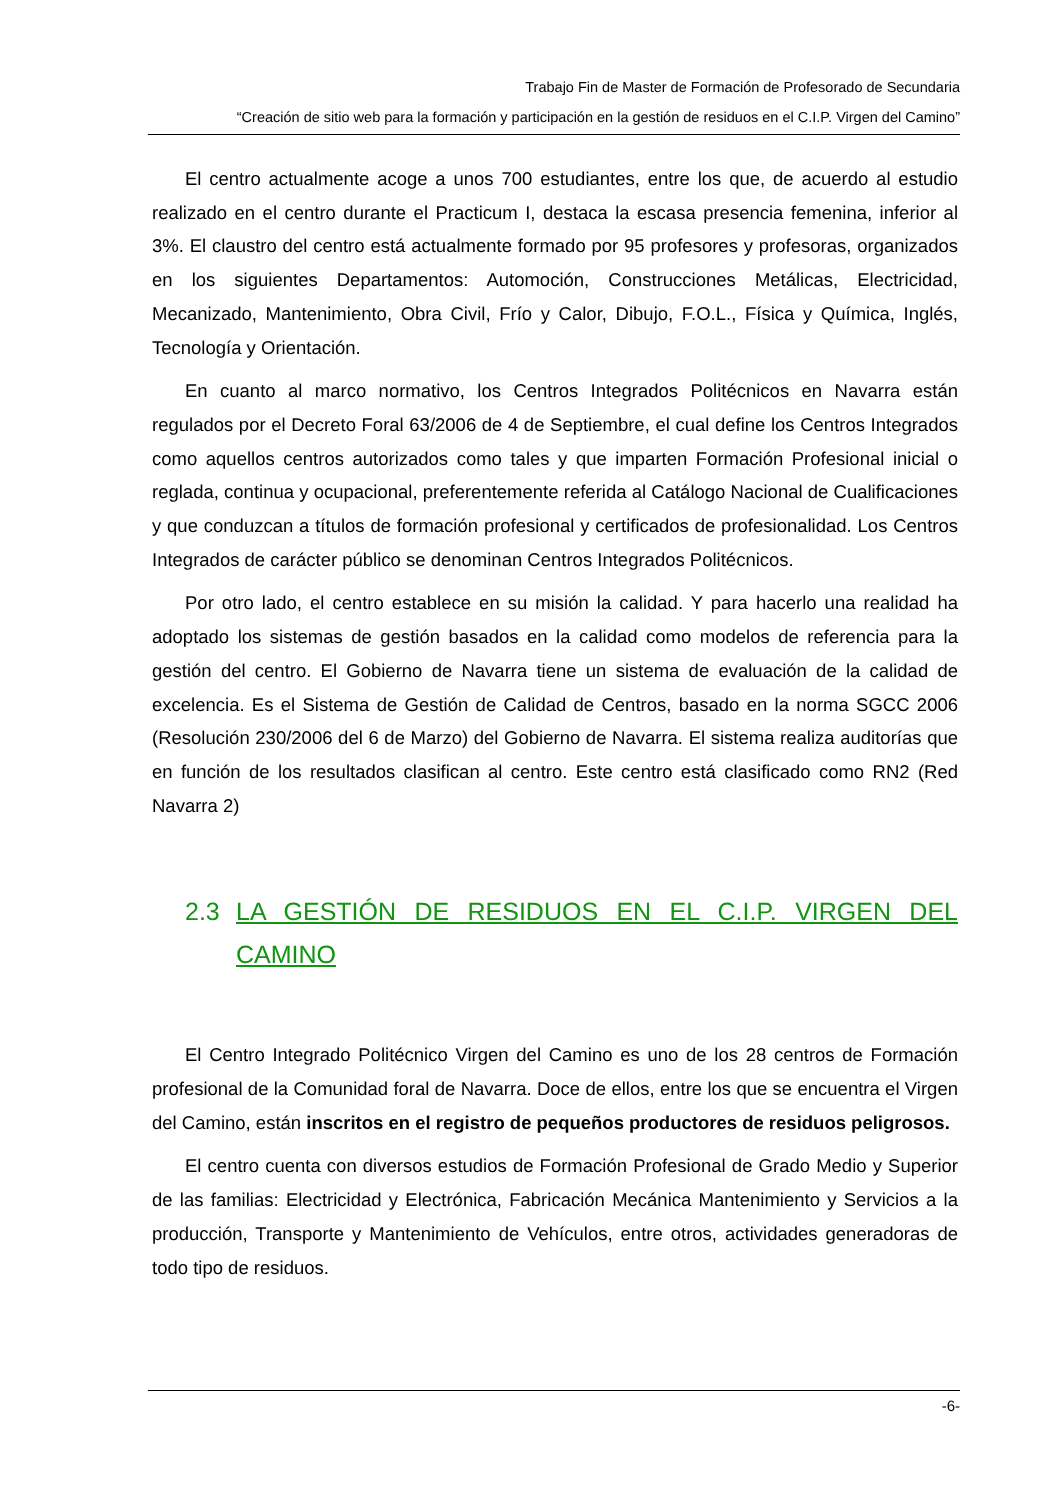Trabajo Fin de Master de Formación de Profesorado de Secundaria
“Creación de sitio web para la formación y participación en la gestión de residuos en el C.I.P. Virgen del Camino”
El centro actualmente acoge a unos 700 estudiantes, entre los que, de acuerdo al estudio realizado en el centro durante el Practicum I, destaca la escasa presencia femenina, inferior al 3%. El claustro del centro está actualmente formado por 95 profesores y profesoras, organizados en los siguientes Departamentos: Automoción, Construcciones Metálicas, Electricidad, Mecanizado, Mantenimiento, Obra Civil, Frío y Calor, Dibujo, F.O.L., Física y Química, Inglés, Tecnología y Orientación.
En cuanto al marco normativo, los Centros Integrados Politécnicos en Navarra están regulados por el Decreto Foral 63/2006 de 4 de Septiembre, el cual define los Centros Integrados como aquellos centros autorizados como tales y que imparten Formación Profesional inicial o reglada, continua y ocupacional, preferentemente referida al Catálogo Nacional de Cualificaciones y que conduzcan a títulos de formación profesional y certificados de profesionalidad. Los Centros Integrados de carácter público se denominan Centros Integrados Politécnicos.
Por otro lado, el centro establece en su misión la calidad. Y para hacerlo una realidad ha adoptado los sistemas de gestión basados en la calidad como modelos de referencia para la gestión del centro. El Gobierno de Navarra tiene un sistema de evaluación de la calidad de excelencia. Es el Sistema de Gestión de Calidad de Centros, basado en la norma SGCC 2006 (Resolución 230/2006 del 6 de Marzo) del Gobierno de Navarra. El sistema realiza auditorías que en función de los resultados clasifican al centro. Este centro está clasificado como RN2 (Red Navarra 2)
2.3 LA GESTIÓN DE RESIDUOS EN EL C.I.P. VIRGEN DEL CAMINO
El Centro Integrado Politécnico Virgen del Camino es uno de los 28 centros de Formación profesional de la Comunidad foral de Navarra. Doce de ellos, entre los que se encuentra el Virgen del Camino, están inscritos en el registro de pequeños productores de residuos peligrosos.
El centro cuenta con diversos estudios de Formación Profesional de Grado Medio y Superior de las familias: Electricidad y Electrónica, Fabricación Mecánica Mantenimiento y Servicios a la producción, Transporte y Mantenimiento de Vehículos, entre otros, actividades generadoras de todo tipo de residuos.
-6-